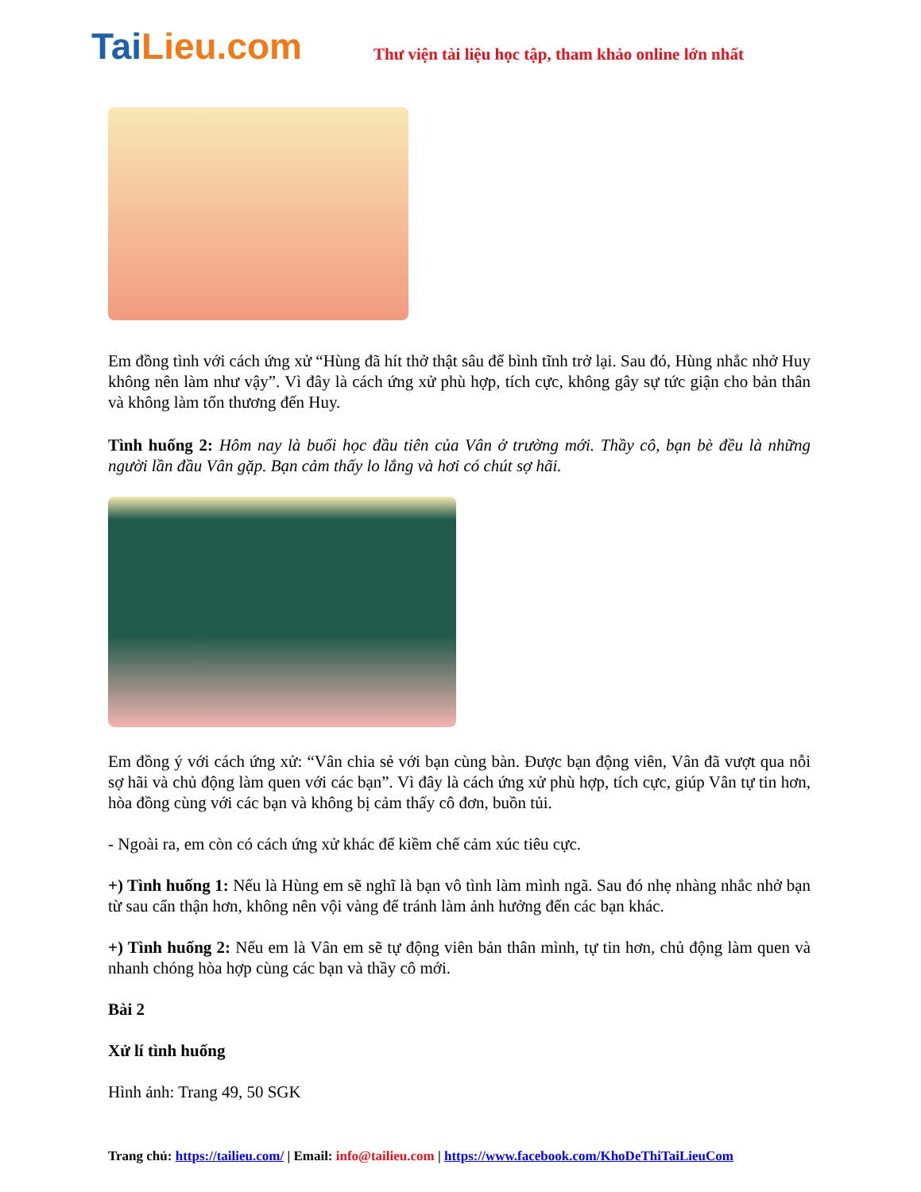TaiLieu.com
Thư viện tài liệu học tập, tham khảo online lớn nhất
Em đồng tình với cách ứng xử “Hùng đã hít thở thật sâu để bình tĩnh trở lại. Sau đó, Hùng nhắc nhở Huy không nên làm như vậy”. Vì đây là cách ứng xử phù hợp, tích cực, không gây sự tức giận cho bản thân và không làm tổn thương đến Huy.
Tình huống 2: Hôm nay là buổi học đầu tiên của Vân ở trường mới. Thầy cô, bạn bè đều là những người lần đầu Vân gặp. Bạn cảm thấy lo lắng và hơi có chút sợ hãi.
Em đồng ý với cách ứng xử: “Vân chia sẻ với bạn cùng bàn. Được bạn động viên, Vân đã vượt qua nỗi sợ hãi và chủ động làm quen với các bạn”. Vì đây là cách ứng xử phù hợp, tích cực, giúp Vân tự tin hơn, hòa đồng cùng với các bạn và không bị cảm thấy cô đơn, buồn tủi.
- Ngoài ra, em còn có cách ứng xử khác để kiềm chế cảm xúc tiêu cực.
+) Tình huống 1: Nếu là Hùng em sẽ nghĩ là bạn vô tình làm mình ngã. Sau đó nhẹ nhàng nhắc nhở bạn từ sau cẩn thận hơn, không nên vội vàng để tránh làm ảnh hưởng đến các bạn khác.
+) Tình huống 2: Nếu em là Vân em sẽ tự động viên bản thân mình, tự tin hơn, chủ động làm quen và nhanh chóng hòa hợp cùng các bạn và thầy cô mới.
Bài 2
Xử lí tình huống
Hình ảnh: Trang 49, 50 SGK
Trang chủ: https://tailieu.com/ | Email: info@tailieu.com | https://www.facebook.com/KhoDeThiTaiLieuCom